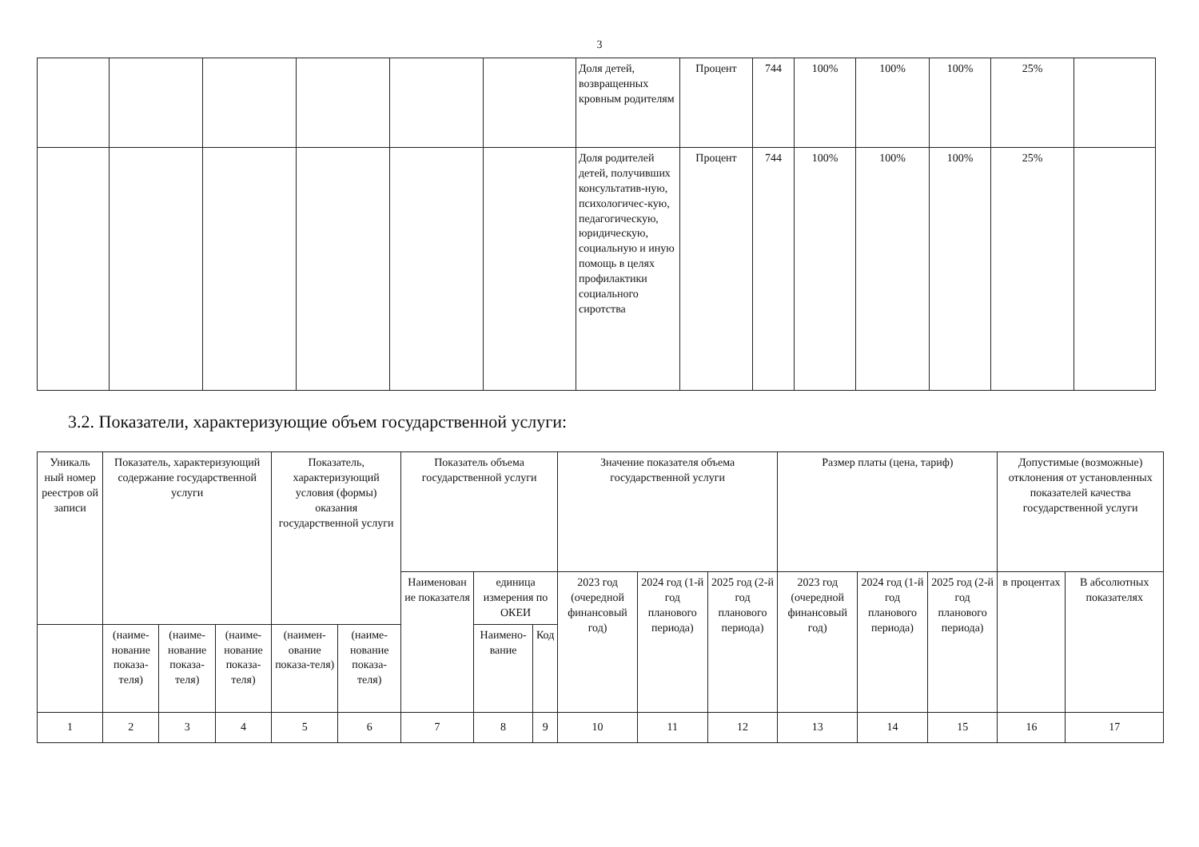3
| | | | | | | Доля детей, возвращенных кровным родителям | Процент | 744 | 100% | 100% | 100% | 25% | |
| | | | | | | Доля родителей детей, получивших консультатив-ную, психологичес-кую, педагогическую, юридическую, социальную и иную помощь в целях профилактики социального сиротства | Процент | 744 | 100% | 100% | 100% | 25% | |
3.2. Показатели, характеризующие объем государственной услуги:
| Уникаль ный номер реестров ой записи | Показатель, характеризующий содержание государственной услуги | | | Показатель, характеризующий условия (формы) оказания государственной услуги | | Показатель объема государственной услуги | | | Значение показателя объема государственной услуги | | | Размер платы (цена, тариф) | | | Допустимые (возможные) отклонения от установленных показателей качества государственной услуги | |
| --- | --- | --- | --- | --- | --- | --- | --- | --- | --- | --- | --- | --- | --- | --- | --- | --- |
| | | | | | | Наименован ие показателя | единица измерения по ОКЕИ | | 2023 год (очередной финансовый год) | 2024 год (1-й год планового периода) | 2025 год (2-й год планового периода) | 2023 год (очередной финансовый год) | 2024 год (1-й год планового периода) | 2025 год (2-й год планового периода) | в процентах | В абсолютных показателях |
| | | | | | | | Наимено-вание | Код | | | | | | | | |
| | (наиме-нование показа-теля) | (наиме-нование показа-теля) | (наиме-нование показа-теля) | (наимен-ование показа-теля) | (наиме-нование показа-теля) | | | | | | | | | | | |
| 1 | 2 | 3 | 4 | 5 | 6 | 7 | 8 | 9 | 10 | 11 | 12 | 13 | 14 | 15 | 16 | 17 |